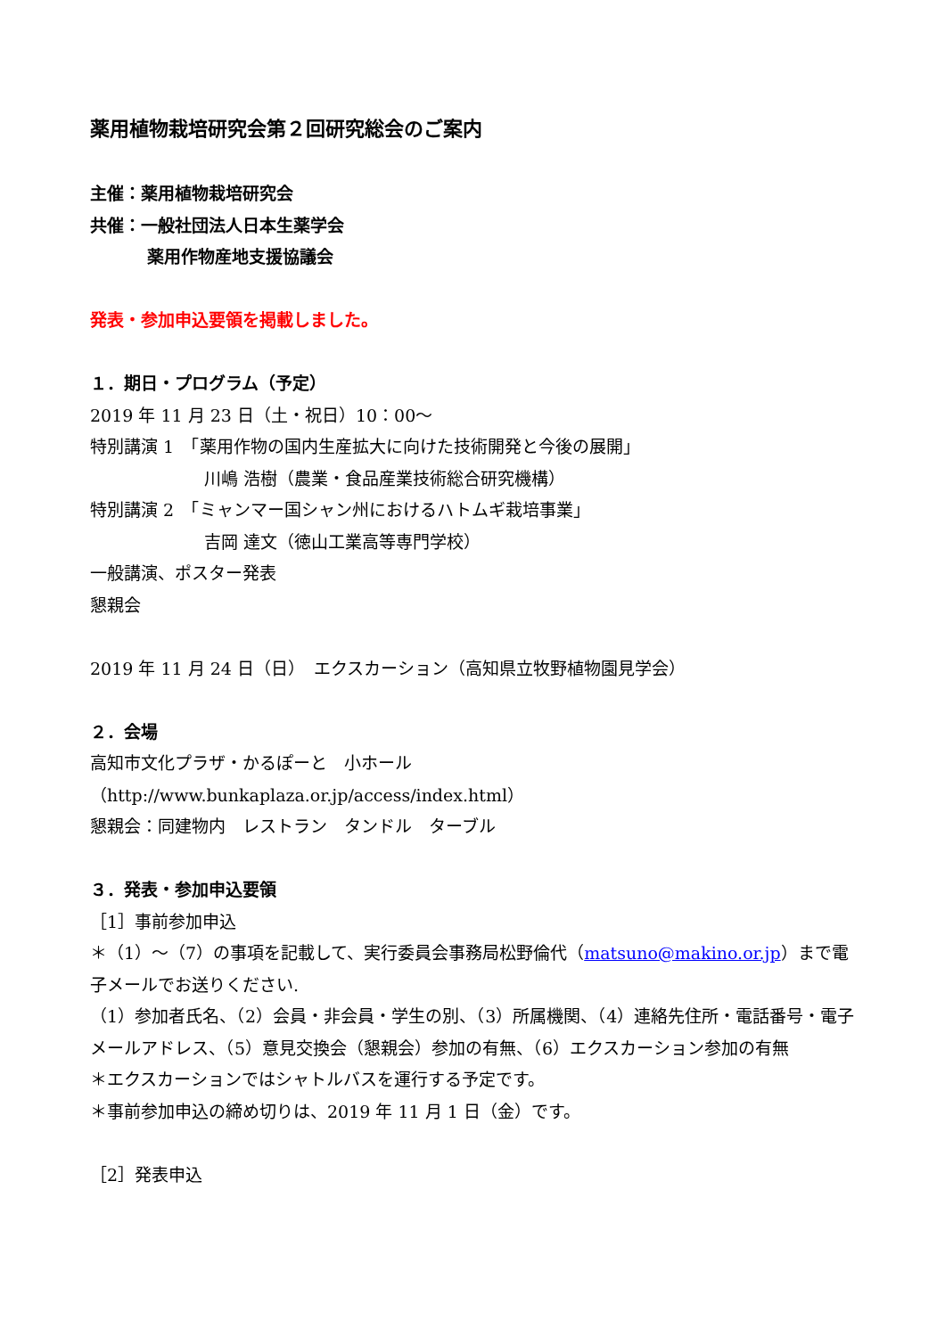薬用植物栽培研究会第２回研究総会のご案内
主催：薬用植物栽培研究会
共催：一般社団法人日本生薬学会
薬用作物産地支援協議会
発表・参加申込要領を掲載しました。
１．期日・プログラム（予定）
2019 年 11 月 23 日（土・祝日）10：00～
特別講演 1　「薬用作物の国内生産拡大に向けた技術開発と今後の展開」
川嶋 浩樹（農業・食品産業技術総合研究機構）
特別講演 2　「ミャンマー国シャン州におけるハトムギ栽培事業」
吉岡 達文（徳山工業高等専門学校）
一般講演、ポスター発表
懇親会
2019 年 11 月 24 日（日）　エクスカーション（高知県立牧野植物園見学会）
２．会場
高知市文化プラザ・かるぽーと　小ホール
（http://www.bunkaplaza.or.jp/access/index.html）
懇親会：同建物内　レストラン　タンドル　ターブル
３．発表・参加申込要領
［1］事前参加申込
＊（1）～（7）の事項を記載して、実行委員会事務局松野倫代（matsuno@makino.or.jp）まで電子メールでお送りください.
（1）参加者氏名、（2）会員・非会員・学生の別、（3）所属機関、（4）連絡先住所・電話番号・電子メールアドレス、（5）意見交換会（懇親会）参加の有無、（6）エクスカーション参加の有無
＊エクスカーションではシャトルバスを運行する予定です。
＊事前参加申込の締め切りは、2019 年 11 月 1 日（金）です。
［2］発表申込